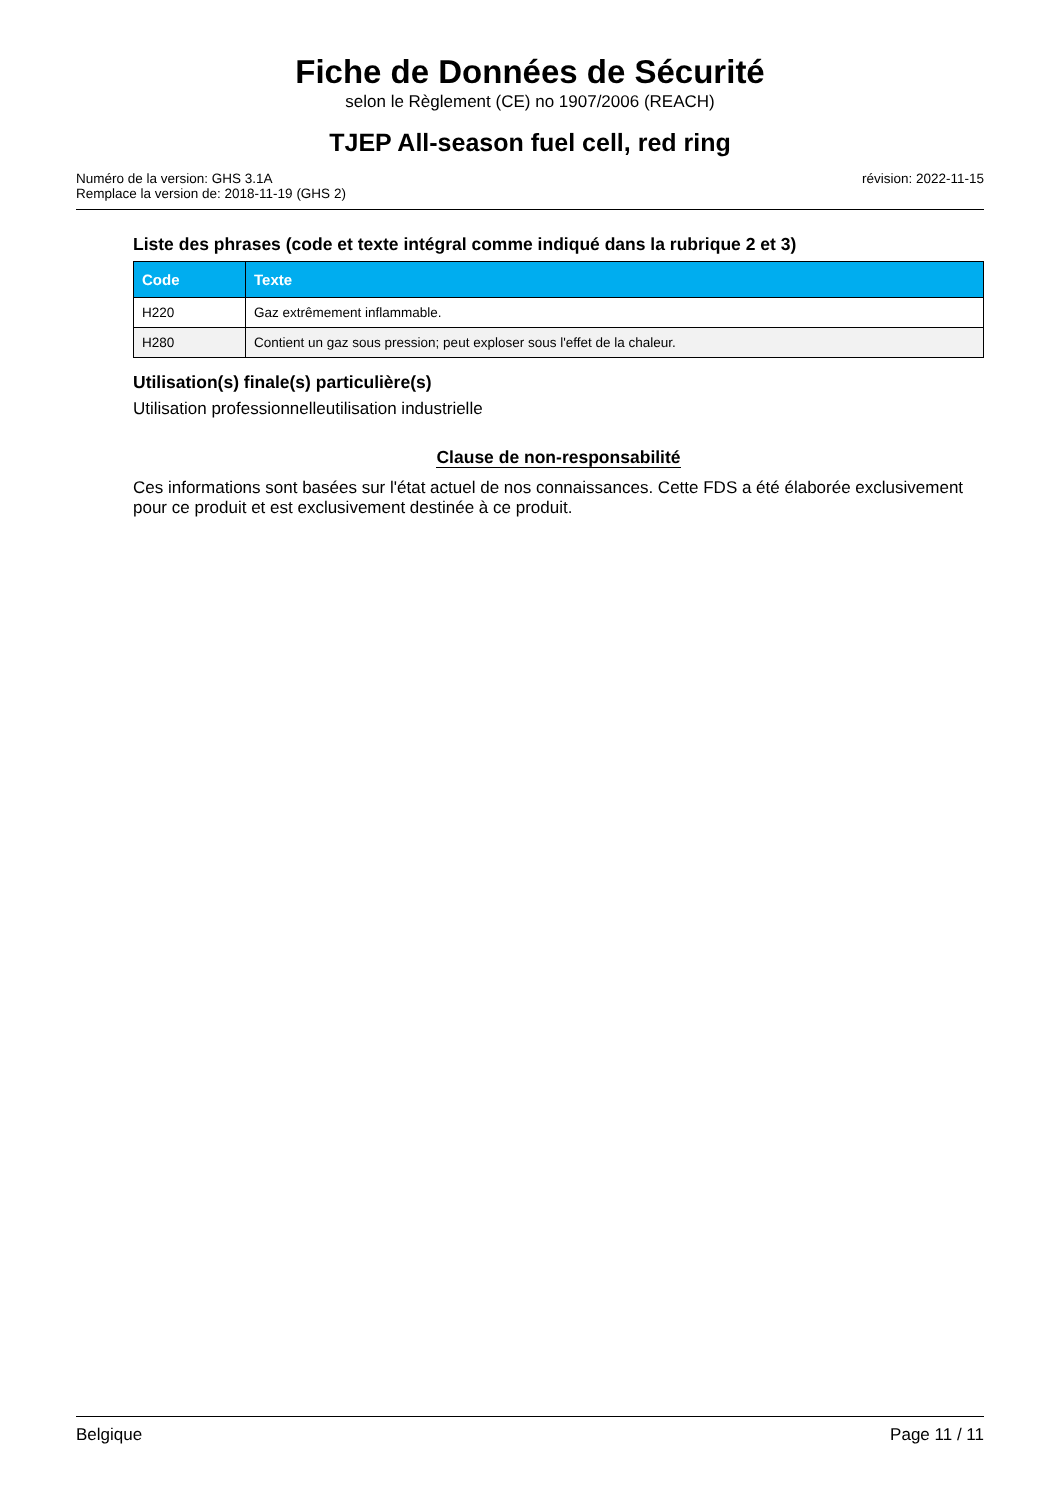Fiche de Données de Sécurité
selon le Règlement (CE) no 1907/2006 (REACH)
TJEP All-season fuel cell, red ring
Numéro de la version: GHS 3.1A
Remplace la version de: 2018-11-19 (GHS 2)
révision: 2022-11-15
Liste des phrases (code et texte intégral comme indiqué dans la rubrique 2 et 3)
| Code | Texte |
| --- | --- |
| H220 | Gaz extrêmement inflammable. |
| H280 | Contient un gaz sous pression; peut exploser sous l'effet de la chaleur. |
Utilisation(s) finale(s) particulière(s)
Utilisation professionnelleutilisation industrielle
Clause de non-responsabilité
Ces informations sont basées sur l'état actuel de nos connaissances. Cette FDS a été élaborée exclusivement pour ce produit et est exclusivement destinée à ce produit.
Belgique Page 11 / 11